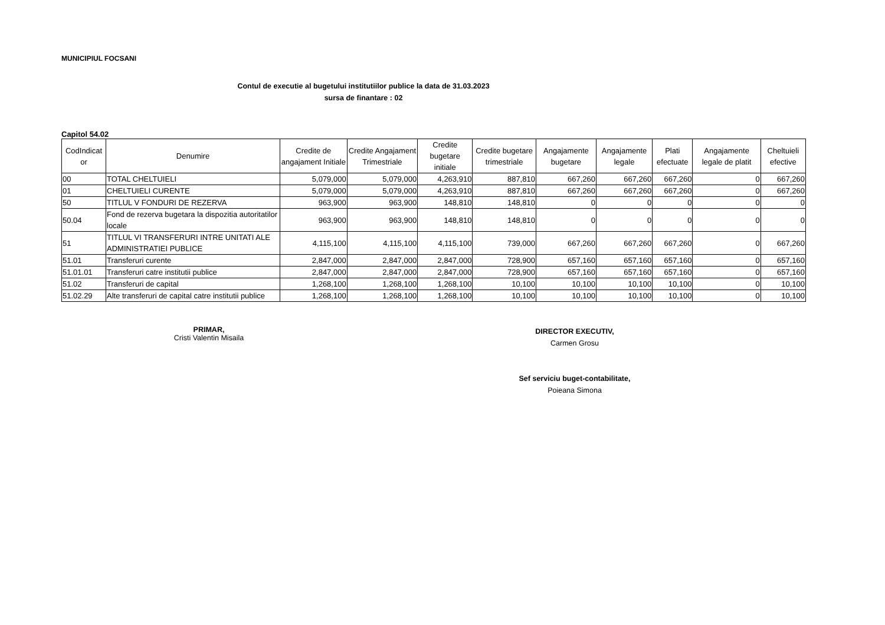MUNICIPIUL FOCSANI
Contul de executie al bugetului institutiilor publice la data de 31.03.2023
sursa de finantare : 02
Capitol 54.02
| CodIndicat or | Denumire | Credite de angajament Initiale | Credite Angajament Trimestriale | Credite bugetare initiale | Credite bugetare trimestriale | Angajamente bugetare | Angajamente legale | Plati efectuate | Angajamente legale de platit | Cheltuieli efective |
| --- | --- | --- | --- | --- | --- | --- | --- | --- | --- | --- |
| 00 | TOTAL CHELTUIELI | 5,079,000 | 5,079,000 | 4,263,910 | 887,810 | 667,260 | 667,260 | 667,260 | 0 | 667,260 |
| 01 | CHELTUIELI CURENTE | 5,079,000 | 5,079,000 | 4,263,910 | 887,810 | 667,260 | 667,260 | 667,260 | 0 | 667,260 |
| 50 | TITLUL V FONDURI DE REZERVA | 963,900 | 963,900 | 148,810 | 148,810 | 0 | 0 | 0 | 0 | 0 |
| 50.04 | Fond de rezerva bugetara la dispozitia autoritatilor locale | 963,900 | 963,900 | 148,810 | 148,810 | 0 | 0 | 0 | 0 | 0 |
| 51 | TITLUL VI TRANSFERURI INTRE UNITATI ALE ADMINISTRATIEI PUBLICE | 4,115,100 | 4,115,100 | 4,115,100 | 739,000 | 667,260 | 667,260 | 667,260 | 0 | 667,260 |
| 51.01 | Transferuri curente | 2,847,000 | 2,847,000 | 2,847,000 | 728,900 | 657,160 | 657,160 | 657,160 | 0 | 657,160 |
| 51.01.01 | Transferuri catre institutii publice | 2,847,000 | 2,847,000 | 2,847,000 | 728,900 | 657,160 | 657,160 | 657,160 | 0 | 657,160 |
| 51.02 | Transferuri de capital | 1,268,100 | 1,268,100 | 1,268,100 | 10,100 | 10,100 | 10,100 | 10,100 | 0 | 10,100 |
| 51.02.29 | Alte transferuri de capital catre institutii publice | 1,268,100 | 1,268,100 | 1,268,100 | 10,100 | 10,100 | 10,100 | 10,100 | 0 | 10,100 |
PRIMAR,
Cristi Valentin Misaila
DIRECTOR EXECUTIV,
Carmen Grosu
Sef serviciu buget-contabilitate,
Poieana Simona